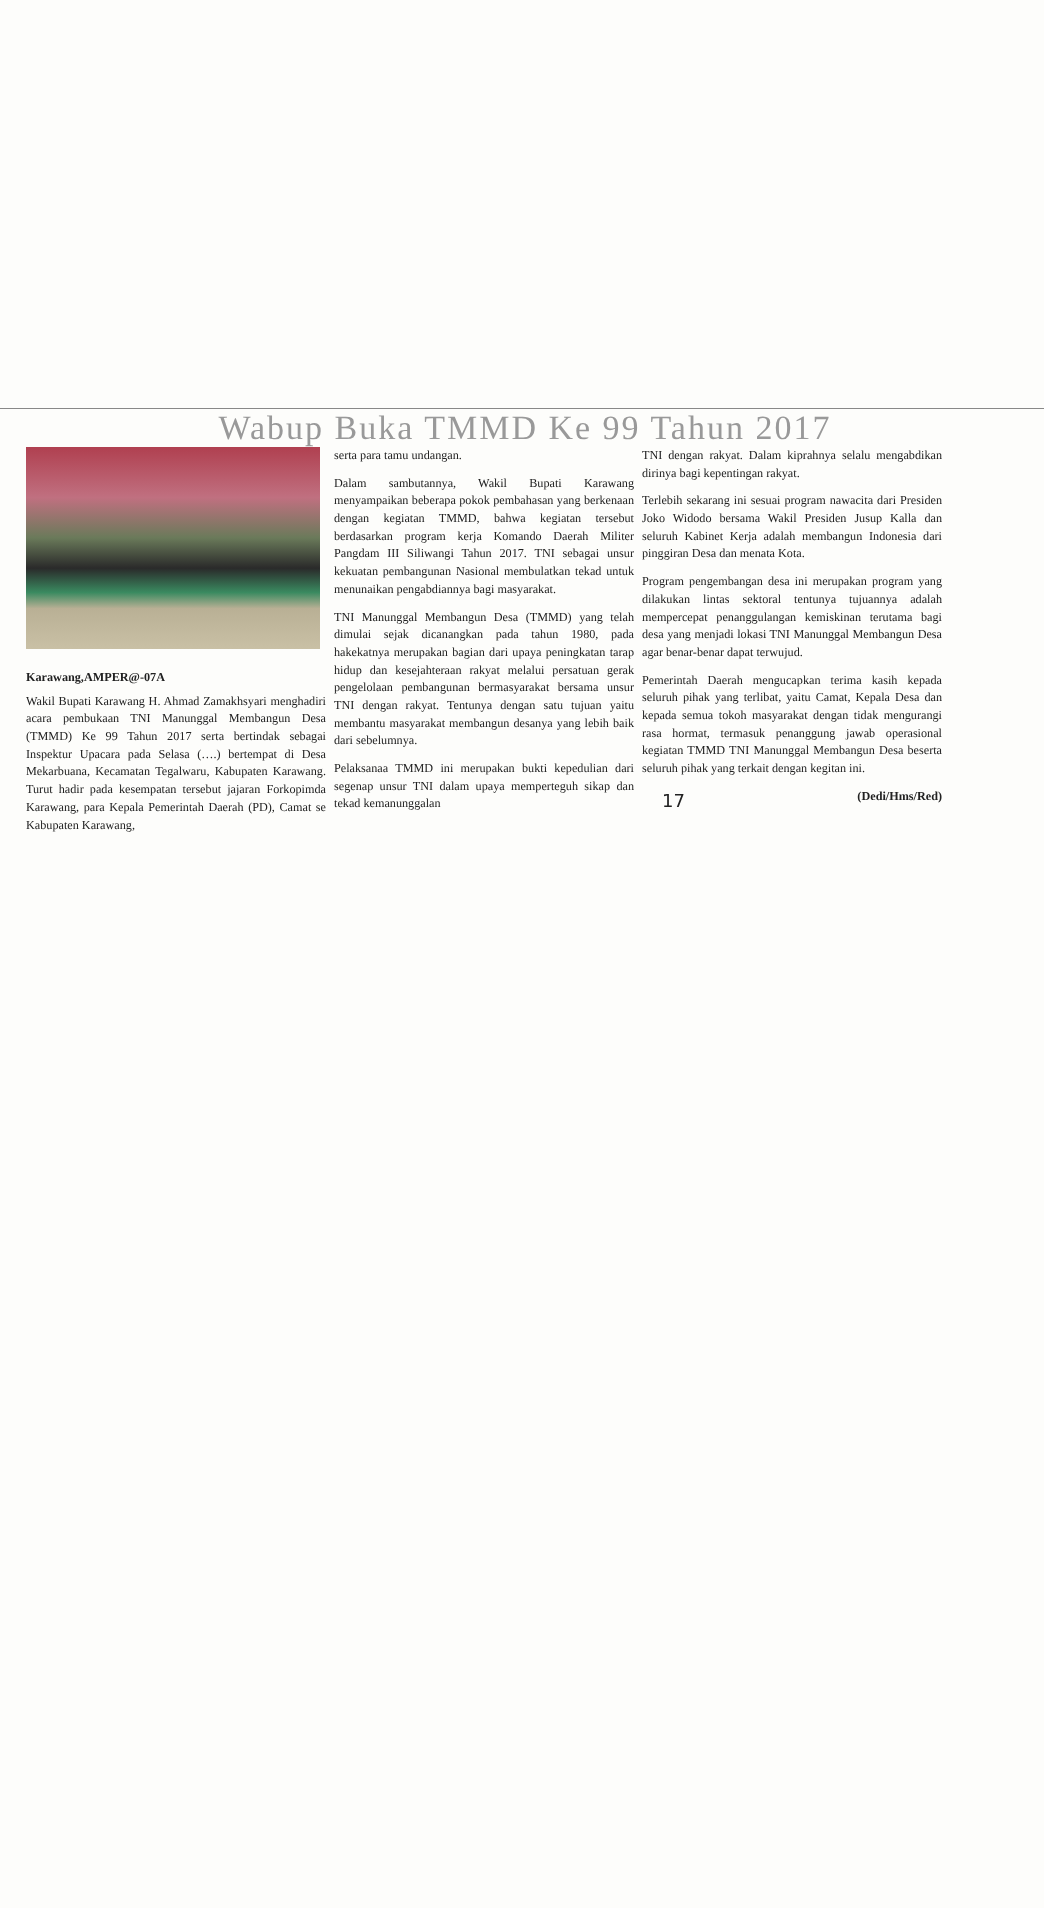Wabup Buka TMMD Ke 99 Tahun 2017
Karawang,AMPER@-07A
Wakil Bupati Karawang H. Ahmad Zamakhsyari menghadiri acara pembukaan TNI Manunggal Membangun Desa (TMMD) Ke 99 Tahun 2017 serta bertindak sebagai Inspektur Upacara pada Selasa (….) bertempat di Desa Mekarbuana, Kecamatan Tegalwaru, Kabupaten Karawang. Turut hadir pada kesempatan tersebut jajaran Forkopimda Karawang, para Kepala Pemerintah Daerah (PD), Camat se Kabupaten Karawang,
serta para tamu undangan.
Dalam sambutannya, Wakil Bupati Karawang menyampaikan beberapa pokok pembahasan yang berkenaan dengan kegiatan TMMD, bahwa kegiatan tersebut berdasarkan program kerja Komando Daerah Militer Pangdam III Siliwangi Tahun 2017. TNI sebagai unsur kekuatan pembangunan Nasional membulatkan tekad untuk menunaikan pengabdiannya bagi masyarakat.
TNI Manunggal Membangun Desa (TMMD) yang telah dimulai sejak dicanangkan pada tahun 1980, pada hakekatnya merupakan bagian dari upaya peningkatan tarap hidup dan kesejahteraan rakyat melalui persatuan gerak pengelolaan pembangunan bermasyarakat bersama unsur TNI dengan rakyat. Tentunya dengan satu tujuan yaitu membantu masyarakat membangun desanya yang lebih baik dari sebelumnya.
Pelaksanaa TMMD ini merupakan bukti kepedulian dari segenap unsur TNI dalam upaya memperteguh sikap dan tekad kemanunggalan
TNI dengan rakyat. Dalam kiprahnya selalu mengabdikan dirinya bagi kepentingan rakyat.
Terlebih sekarang ini sesuai program nawacita dari Presiden Joko Widodo bersama Wakil Presiden Jusup Kalla dan seluruh Kabinet Kerja adalah membangun Indonesia dari pinggiran Desa dan menata Kota.
Program pengembangan desa ini merupakan program yang dilakukan lintas sektoral tentunya tujuannya adalah mempercepat penanggulangan kemiskinan terutama bagi desa yang menjadi lokasi TNI Manunggal Membangun Desa agar benar-benar dapat terwujud.
Pemerintah Daerah mengucapkan terima kasih kepada seluruh pihak yang terlibat, yaitu Camat, Kepala Desa dan kepada semua tokoh masyarakat dengan tidak mengurangi rasa hormat, termasuk penanggung jawab operasional kegiatan TMMD TNI Manunggal Membangun Desa beserta seluruh pihak yang terkait dengan kegitan ini.
17 (Dedi/Hms/Red)